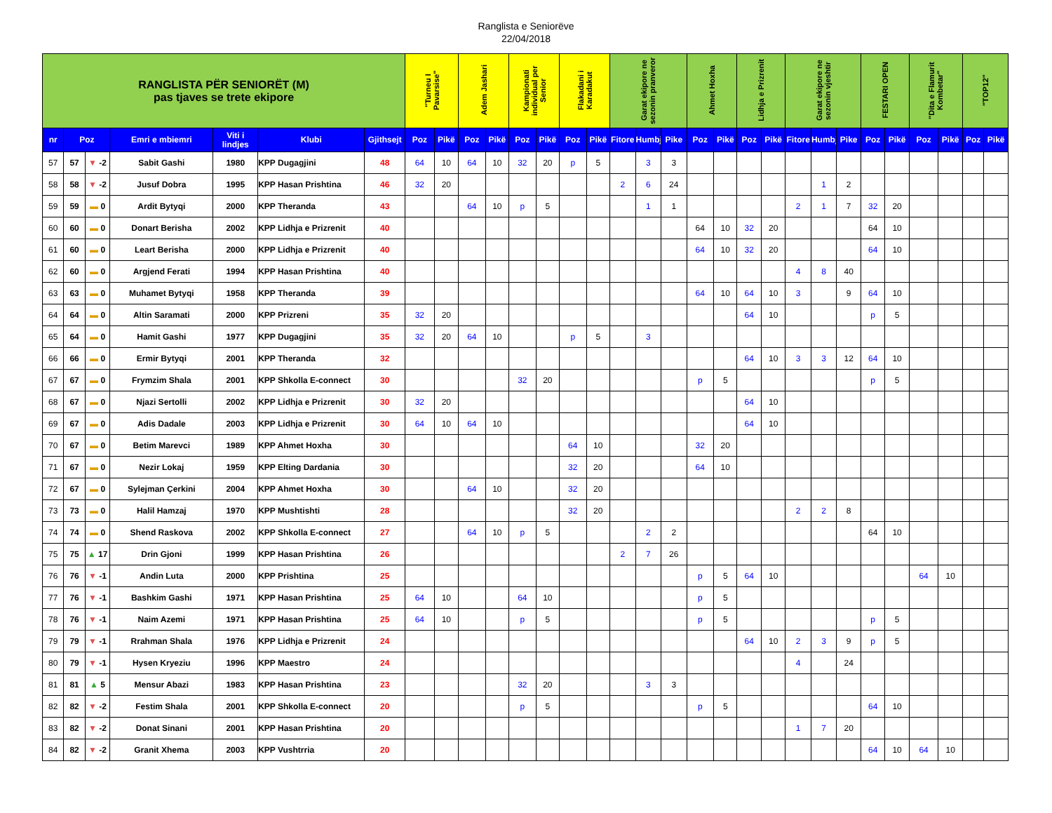Ranglista e Seniorëve
22/04/2018
| RANGLISTA PËR SENIORËT (M) pas tjaves se trete ekipore | | | | | | | "Turneu I Pavarsise" | | Adem Jashari | | Kampionati individual per Senior | | Flakadani i Karadakut | | Garat ekipore ne sezonin pranveror | | | Ahmet Hoxha | | Lidhja e Prizrenit | | Garat ekipore ne sezonin vjeshtir | | | FESTARI OPEN | | "Dita e Flamurit Kombetar" | | "TOP12" | |
| --- | --- | --- | --- | --- | --- | --- | --- | --- | --- | --- | --- | --- | --- | --- | --- | --- | --- | --- | --- | --- | --- | --- | --- | --- | --- | --- | --- | --- | --- | --- |
| nr | Poz | | Emri e mbiemri | Viti i lindjes | Klubi | Gjithsejt | Poz | Pikë | Poz | Pikë | Poz | Pikë | Poz | Pikë | Fitore | Humbj | Pike | Poz | Pikë | Poz | Pikë | Fitore | Humbj | Pike | Poz | Pikë | Poz | Pikë | Poz | Pikë |
| 57 | 57 | ▼ -2 | Sabit Gashi | 1980 | KPP Dugagjini | 48 | 64 | 10 | 64 | 10 | 32 | 20 | p | 5 | | 3 | 3 | | | | | | | | | | | | | |
| 58 | 58 | ▼ -2 | Jusuf Dobra | 1995 | KPP Hasan Prishtina | 46 | 32 | 20 | | | | | | | 2 | 6 | 24 | | | | | | 1 | 2 | | | | | | |
| 59 | 59 | ▬ 0 | Ardit Bytyqi | 2000 | KPP Theranda | 43 | | | 64 | 10 | p | 5 | | | | 1 | 1 | | | | | 2 | 1 | 7 | 32 | 20 | | | | |
| 60 | 60 | ▬ 0 | Donart Berisha | 2002 | KPP Lidhja e Prizrenit | 40 | | | | | | | | | | | | 64 | 10 | 32 | 20 | | | | 64 | 10 | | | | |
| 61 | 60 | ▬ 0 | Leart Berisha | 2000 | KPP Lidhja e Prizrenit | 40 | | | | | | | | | | | | 64 | 10 | 32 | 20 | | | | 64 | 10 | | | | |
| 62 | 60 | ▬ 0 | Argjend Ferati | 1994 | KPP Hasan Prishtina | 40 | | | | | | | | | | | | | | | | 4 | 8 | 40 | | | | | | |
| 63 | 63 | ▬ 0 | Muhamet Bytyqi | 1958 | KPP Theranda | 39 | | | | | | | | | | | | 64 | 10 | 64 | 10 | 3 | | 9 | 64 | 10 | | | | |
| 64 | 64 | ▬ 0 | Altin Saramati | 2000 | KPP Prizreni | 35 | 32 | 20 | | | | | | | | | | | | 64 | 10 | | | | p | 5 | | | | |
| 65 | 64 | ▬ 0 | Hamit Gashi | 1977 | KPP Dugagjini | 35 | 32 | 20 | 64 | 10 | | | p | 5 | | 3 | | | | | | | | | | | | | | |
| 66 | 66 | ▬ 0 | Ermir Bytyqi | 2001 | KPP Theranda | 32 | | | | | | | | | | | | | | 64 | 10 | 3 | 3 | 12 | 64 | 10 | | | | |
| 67 | 67 | ▬ 0 | Frymzim Shala | 2001 | KPP Shkolla E-connect | 30 | | | | | 32 | 20 | | | | | | p | 5 | | | | | | p | 5 | | | | |
| 68 | 67 | ▬ 0 | Njazi Sertolli | 2002 | KPP Lidhja e Prizrenit | 30 | 32 | 20 | | | | | | | | | | | | 64 | 10 | | | | | | | | | |
| 69 | 67 | ▬ 0 | Adis Dadale | 2003 | KPP Lidhja e Prizrenit | 30 | 64 | 10 | 64 | 10 | | | | | | | | | | 64 | 10 | | | | | | | | | |
| 70 | 67 | ▬ 0 | Betim Marevci | 1989 | KPP Ahmet Hoxha | 30 | | | | | | | 64 | 10 | | | | 32 | 20 | | | | | | | | | | | |
| 71 | 67 | ▬ 0 | Nezir Lokaj | 1959 | KPP Elting Dardania | 30 | | | | | | | 32 | 20 | | | | 64 | 10 | | | | | | | | | | | |
| 72 | 67 | ▬ 0 | Sylejman Çerkini | 2004 | KPP Ahmet Hoxha | 30 | | | 64 | 10 | | | 32 | 20 | | | | | | | | | | | | | | | | |
| 73 | 73 | ▬ 0 | Halil Hamzaj | 1970 | KPP Mushtishti | 28 | | | | | | | 32 | 20 | | | | | | | | 2 | 2 | 8 | | | | | | |
| 74 | 74 | ▬ 0 | Shend Raskova | 2002 | KPP Shkolla E-connect | 27 | | | 64 | 10 | p | 5 | | | | 2 | 2 | | | | | | | | 64 | 10 | | | | |
| 75 | 75 | ▲ 17 | Drin Gjoni | 1999 | KPP Hasan Prishtina | 26 | | | | | | | | | 2 | 7 | 26 | | | | | | | | | | | | | |
| 76 | 76 | ▼ -1 | Andin Luta | 2000 | KPP Prishtina | 25 | | | | | | | | | | | | p | 5 | 64 | 10 | | | | | | 64 | 10 | | |
| 77 | 76 | ▼ -1 | Bashkim Gashi | 1971 | KPP Hasan Prishtina | 25 | 64 | 10 | | | 64 | 10 | | | | | | p | 5 | | | | | | | | | | | |
| 78 | 76 | ▼ -1 | Naim Azemi | 1971 | KPP Hasan Prishtina | 25 | 64 | 10 | | | p | 5 | | | | | | p | 5 | | | | | | p | 5 | | | | |
| 79 | 79 | ▼ -1 | Rrahman Shala | 1976 | KPP Lidhja e Prizrenit | 24 | | | | | | | | | | | | | | 64 | 10 | 2 | 3 | 9 | p | 5 | | | | |
| 80 | 79 | ▼ -1 | Hysen Kryeziu | 1996 | KPP Maestro | 24 | | | | | | | | | | | | | | | | 4 | | 24 | | | | | | |
| 81 | 81 | ▲ 5 | Mensur Abazi | 1983 | KPP Hasan Prishtina | 23 | | | | | 32 | 20 | | | | 3 | 3 | | | | | | | | | | | | | |
| 82 | 82 | ▼ -2 | Festim Shala | 2001 | KPP Shkolla E-connect | 20 | | | | | p | 5 | | | | | | p | 5 | | | | | | 64 | 10 | | | | |
| 83 | 82 | ▼ -2 | Donat Sinani | 2001 | KPP Hasan Prishtina | 20 | | | | | | | | | | | | | | | | 1 | 7 | 20 | | | | | | |
| 84 | 82 | ▼ -2 | Granit Xhema | 2003 | KPP Vushtrria | 20 | | | | | | | | | | | | | | | | | | | 64 | 10 | 64 | 10 | | |